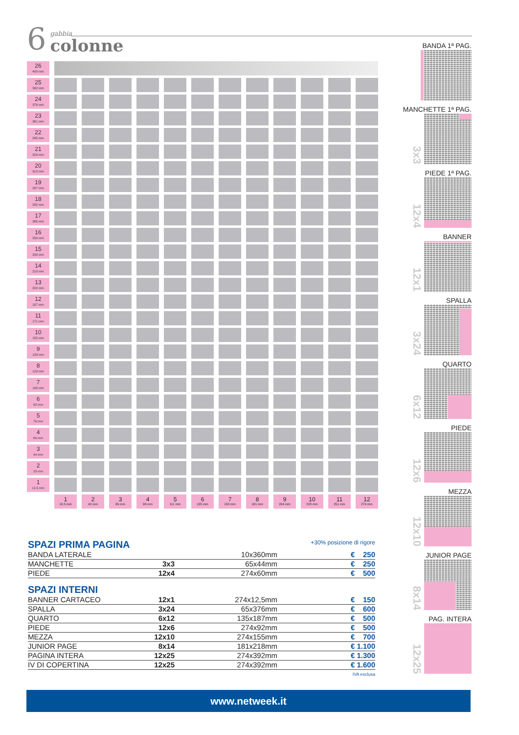6
gabbia
colonne
| 26 408 mm | | | | | | | | | | | | |
| 25 392 mm | | | | | | | | | | | | |
| 24 376 mm | | | | | | | | | | | | |
| 23 361 mm | | | | | | | | | | | | |
| 22 345 mm | | | | | | | | | | | | |
| 21 329 mm | | | | | | | | | | | | |
| 20 313 mm | | | | | | | | | | | | |
| 19 297 mm | | | | | | | | | | | | |
| 18 282 mm | | | | | | | | | | | | |
| 17 266 mm | | | | | | | | | | | | |
| 16 250 mm | | | | | | | | | | | | |
| 15 234 mm | | | | | | | | | | | | |
| 14 218 mm | | | | | | | | | | | | |
| 13 202 mm | | | | | | | | | | | | |
| 12 187 mm | | | | | | | | | | | | |
| 11 171 mm | | | | | | | | | | | | |
| 10 155 mm | | | | | | | | | | | | |
| 9 139 mm | | | | | | | | | | | | |
| 8 123 mm | | | | | | | | | | | | |
| 7 108 mm | | | | | | | | | | | | |
| 6 92 mm | | | | | | | | | | | | |
| 5 76 mm | | | | | | | | | | | | |
| 4 60 mm | | | | | | | | | | | | |
| 3 44 mm | | | | | | | | | | | | |
| 2 28 mm | | | | | | | | | | | | |
| 1 12,5 mm | | | | | | | | | | | | |
| | 1 18,5 mm | 2 42 mm | 3 65 mm | 4 88 mm | 5 111 mm | 6 135 mm | 7 158 mm | 8 181 mm | 9 204 mm | 10 228 mm | 11 251 mm | 12 274 mm |
+30% posizione di rigore
SPAZI PRIMA PAGINA
| BANDA LATERALE | | 10x360mm | € 250 |
| MANCHETTE | 3x3 | 65x44mm | € 250 |
| PIEDE | 12x4 | 274x60mm | € 500 |
SPAZI INTERNI
| BANNER CARTACEO | 12x1 | 274x12,5mm | € 150 |
| SPALLA | 3x24 | 65x376mm | € 600 |
| QUARTO | 6x12 | 135x187mm | € 500 |
| PIEDE | 12x6 | 274x92mm | € 500 |
| MEZZA | 12x10 | 274x155mm | € 700 |
| JUNIOR PAGE | 8x14 | 181x218mm | € 1.100 |
| PAGINA INTERA | 12x25 | 274x392mm | € 1.300 |
| IV DI COPERTINA | 12x25 | 274x392mm | € 1.600 |
IVA esclusa
BANDA 1ª PAG.
MANCHETTE 1ª PAG.
3x3
PIEDE 1ª PAG.
12x4
BANNER
12x1
SPALLA
3x24
QUARTO
6x12
PIEDE
12x6
MEZZA
12x10
JUNIOR PAGE
8x14
PAG. INTERA
12x25
www.netweek.it